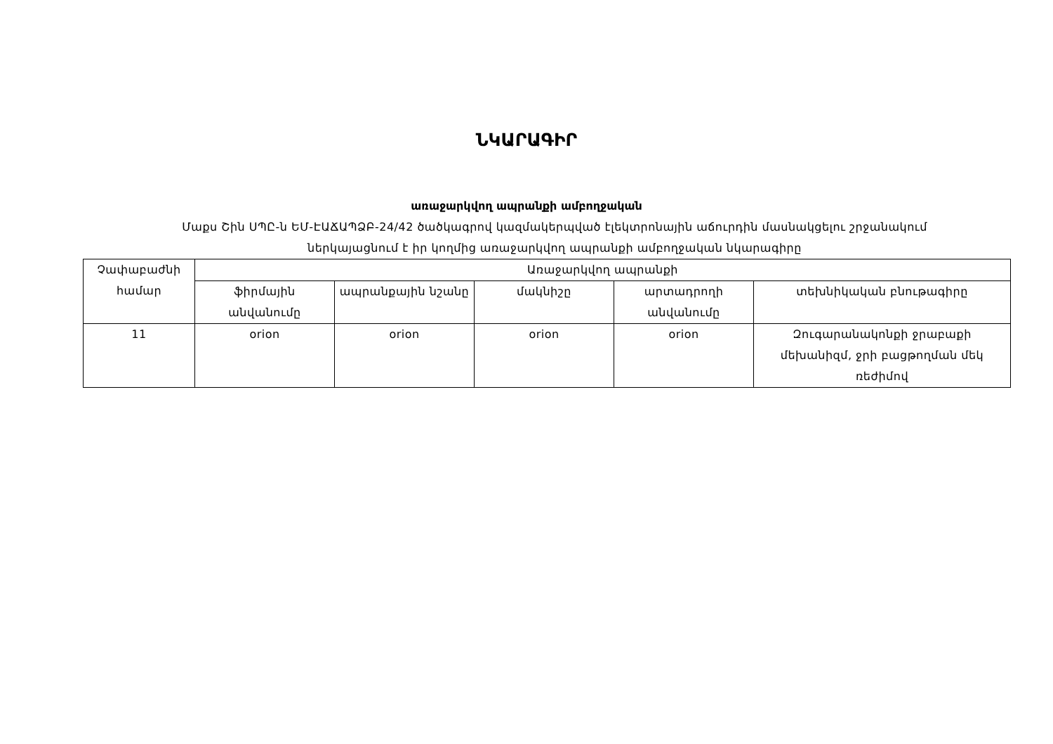ՆԿԱՐԱԳԻՐ
առաջարկվող ապրանքի ամբողջական
Մաքս Շին ՍՊԸ-ն ԵՄ-ԷԱՃԱՊՁԲ-24/42 ծածկագրով կազմակերպված էլեկտրոնային աճուրդին մասնակցելու շրջանակում
ներկայացնում է իր կողմից առաջարկվող ապրանքի ամբողջական նկարագիրը
| Չափաբաժնի համար | Առաջարկվող ապրանքի | | | | |
| --- | --- | --- | --- | --- | --- |
| | ֆիրմային անվանումը | ապրանքային նշանը | մակնիշը | արտադրողի անվանումը | տեխնիկական բնութագիրը |
| 11 | orion | orion | orion | orion | Զուգարանակոնքի ջրաբաքի մեխանիզմ, ջրի բացթողման մեկ ռեժիմով |